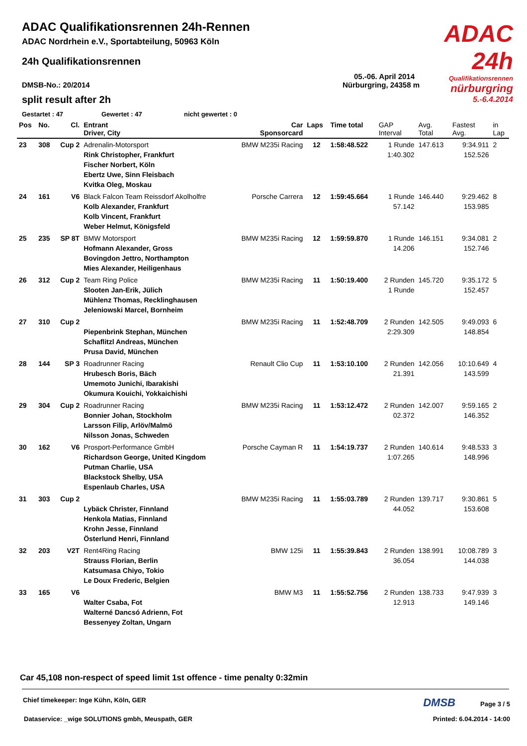ADAC 24h
Qualifikationsrennen
nürburgring
5.-6.4.2014
ADAC Qualifikationsrennen 24h-Rennen
ADAC Nordrhein e.V., Sportabteilung, 50963 Köln
24h Qualifikationsrennen
05.-06. April 2014
DMSB-No.: 20/2014 Nürburgring, 24358 m
split result after 2h
Gestartet : 47 Gewertet : 47 nicht gewertet : 0
| Pos | No. | Cl. | Entrant Driver, City | Car Sponsorcard | Laps | Time total | GAP Interval | Avg. Total | Fastest Avg. | in Lap |
| --- | --- | --- | --- | --- | --- | --- | --- | --- | --- | --- |
| 23 | 308 | Cup 2 | Adrenalin-Motorsport Rink Christopher, Frankfurt Fischer Norbert, Köln Ebertz Uwe, Sinn Fleisbach Kvitka Oleg, Moskau | BMW M235i Racing | 12 | 1:58:48.522 | 1 Runde 1:40.302 | 147.613 | 9:34.911 152.526 | 2 |
| 24 | 161 | V6 | Black Falcon Team Reissdorf Akolholfre Kolb Alexander, Frankfurt Kolb Vincent, Frankfurt Weber Helmut, Königsfeld | Porsche Carrera | 12 | 1:59:45.664 | 1 Runde 57.142 | 146.440 | 9:29.462 153.985 | 8 |
| 25 | 235 | SP 8T | BMW Motorsport Hofmann Alexander, Gross Bovingdon Jettro, Northampton Mies Alexander, Heiligenhaus | BMW M235i Racing | 12 | 1:59:59.870 | 1 Runde 14.206 | 146.151 | 9:34.081 152.746 | 2 |
| 26 | 312 | Cup 2 | Team Ring Police Slooten Jan-Erik, Jülich Mühlenz Thomas, Recklinghausen Jeleniowski Marcel, Bornheim | BMW M235i Racing | 11 | 1:50:19.400 | 2 Runden 1 Runde | 145.720 | 9:35.172 152.457 | 5 |
| 27 | 310 | Cup 2 | Piepenbrink Stephan, München Schaflitzl Andreas, München Prusa David, München | BMW M235i Racing | 11 | 1:52:48.709 | 2 Runden 2:29.309 | 142.505 | 9:49.093 148.854 | 6 |
| 28 | 144 | SP 3 | Roadrunner Racing Hrubesch Boris, Bäch Umemoto Junichi, Ibarakishi Okumura Kouichi, Yokkaichishi | Renault Clio Cup | 11 | 1:53:10.100 | 2 Runden 21.391 | 142.056 | 10:10.649 143.599 | 4 |
| 29 | 304 | Cup 2 | Roadrunner Racing Bonnier Johan, Stockholm Larsson Filip, Arlöv/Malmö Nilsson Jonas, Schweden | BMW M235i Racing | 11 | 1:53:12.472 | 2 Runden 02.372 | 142.007 | 9:59.165 146.352 | 2 |
| 30 | 162 | V6 | Prosport-Performance GmbH Richardson George, United Kingdom Putman Charlie, USA Blackstock Shelby, USA Espenlaub Charles, USA | Porsche Cayman R | 11 | 1:54:19.737 | 2 Runden 1:07.265 | 140.614 | 9:48.533 148.996 | 3 |
| 31 | 303 | Cup 2 | Lybäck Christer, Finnland Henkola Matias, Finnland Krohn Jesse, Finnland Österlund Henri, Finnland | BMW M235i Racing | 11 | 1:55:03.789 | 2 Runden 44.052 | 139.717 | 9:30.861 153.608 | 5 |
| 32 | 203 | V2T | Rent4Ring Racing Strauss Florian, Berlin Katsumasa Chiyo, Tokio Le Doux Frederic, Belgien | BMW 125i | 11 | 1:55:39.843 | 2 Runden 36.054 | 138.991 | 10:08.789 144.038 | 3 |
| 33 | 165 | V6 | Walter Csaba, Fot Walterné Dancsó Adrienn, Fot Bessenyey Zoltan, Ungarn | BMW M3 | 11 | 1:55:52.756 | 2 Runden 12.913 | 138.733 | 9:47.939 149.146 | 3 |
Car 45,108 non-respect of speed limit 1st offence - time penalty 0:32min
Chief timekeeper: Inge Kühn, Köln, GER DMSB Page 3 / 5
Dataservice: _wige SOLUTIONS gmbh, Meuspath, GER Printed: 6.04.2014 - 14:00